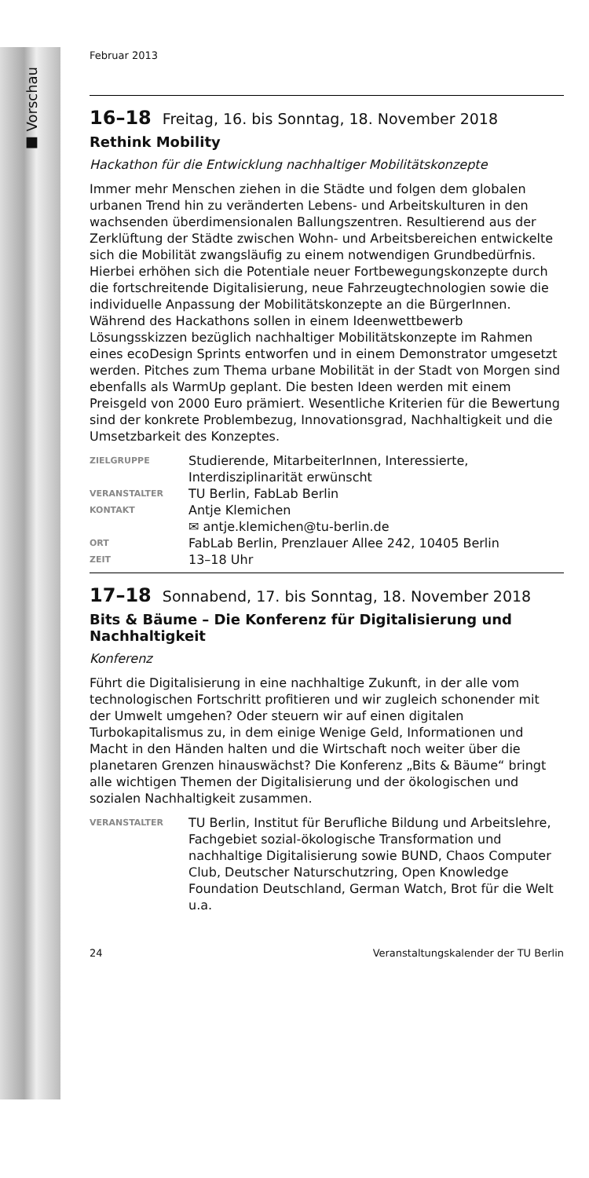■ Vorschau
Februar 2013
16–18 Freitag, 16. bis Sonntag, 18. November 2018
Rethink Mobility
Hackathon für die Entwicklung nachhaltiger Mobilitätskonzepte
Immer mehr Menschen ziehen in die Städte und folgen dem globalen urbanen Trend hin zu veränderten Lebens- und Arbeitskulturen in den wachsenden überdimensionalen Ballungszentren. Resultierend aus der Zerklüftung der Städte zwischen Wohn- und Arbeitsbereichen entwickelte sich die Mobilität zwangsläufig zu einem notwendigen Grundbedürfnis. Hierbei erhöhen sich die Potentiale neuer Fortbewegungskonzepte durch die fortschreitende Digitalisierung, neue Fahrzeugtechnologien sowie die individuelle Anpassung der Mobilitätskonzepte an die BürgerInnen. Während des Hackathons sollen in einem Ideenwettbewerb Lösungsskizzen bezüglich nachhaltiger Mobilitätskonzepte im Rahmen eines ecoDesign Sprints entworfen und in einem Demonstrator umgesetzt werden. Pitches zum Thema urbane Mobilität in der Stadt von Morgen sind ebenfalls als WarmUp geplant. Die besten Ideen werden mit einem Preisgeld von 2000 Euro prämiert. Wesentliche Kriterien für die Bewertung sind der konkrete Problembezug, Innovationsgrad, Nachhaltigkeit und die Umsetzbarkeit des Konzeptes.
| ZIELGRUPPE | Studierende, MitarbeiterInnen, Interessierte, Interdisziplinarität erwünscht |
| VERANSTALTER | TU Berlin, FabLab Berlin |
| KONTAKT | Antje Klemichen ✉ antje.klemichen@tu-berlin.de |
| ORT | FabLab Berlin, Prenzlauer Allee 242, 10405 Berlin |
| ZEIT | 13–18 Uhr |
17–18 Sonnabend, 17. bis Sonntag, 18. November 2018
Bits & Bäume – Die Konferenz für Digitalisierung und Nachhaltigkeit
Konferenz
Führt die Digitalisierung in eine nachhaltige Zukunft, in der alle vom technologischen Fortschritt profitieren und wir zugleich schonender mit der Umwelt umgehen? Oder steuern wir auf einen digitalen Turbokapitalismus zu, in dem einige Wenige Geld, Informationen und Macht in den Händen halten und die Wirtschaft noch weiter über die planetaren Grenzen hinauswächst? Die Konferenz „Bits & Bäume“ bringt alle wichtigen Themen der Digitalisierung und der ökologischen und sozialen Nachhaltigkeit zusammen.
| VERANSTALTER | TU Berlin, Institut für Berufliche Bildung und Arbeitslehre, Fachgebiet sozial-ökologische Transformation und nachhaltige Digitalisierung sowie BUND, Chaos Computer Club, Deutscher Naturschutzring, Open Knowledge Foundation Deutschland, German Watch, Brot für die Welt u.a. |
24 Veranstaltungskalender der TU Berlin